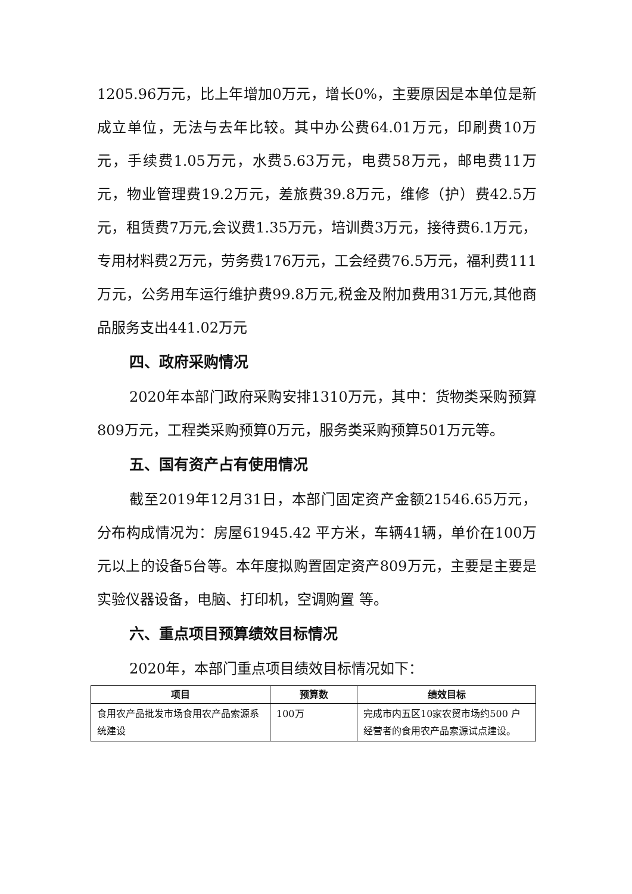1205.96万元，比上年增加0万元，增长0%，主要原因是本单位是新成立单位，无法与去年比较。其中办公费64.01万元，印刷费10万元，手续费1.05万元，水费5.63万元，电费58万元，邮电费11万元，物业管理费19.2万元，差旅费39.8万元，维修（护）费42.5万元，租赁费7万元,会议费1.35万元，培训费3万元，接待费6.1万元，专用材料费2万元，劳务费176万元，工会经费76.5万元，福利费111万元，公务用车运行维护费99.8万元,税金及附加费用31万元,其他商品服务支出441.02万元
四、政府采购情况
2020年本部门政府采购安排1310万元，其中：货物类采购预算809万元，工程类采购预算0万元，服务类采购预算501万元等。
五、国有资产占有使用情况
截至2019年12月31日，本部门固定资产金额21546.65万元，分布构成情况为：房屋61945.42 平方米，车辆41辆，单价在100万元以上的设备5台等。本年度拟购置固定资产809万元，主要是主要是实验仪器设备，电脑、打印机，空调购置 等。
六、重点项目预算绩效目标情况
2020年，本部门重点项目绩效目标情况如下：
| 项目 | 预算数 | 绩效目标 |
| --- | --- | --- |
| 食用农产品批发市场食用农产品索源系统建设 | 100万 | 完成市内五区10家农贸市场约500 户经营者的食用农产品索源试点建设。 |